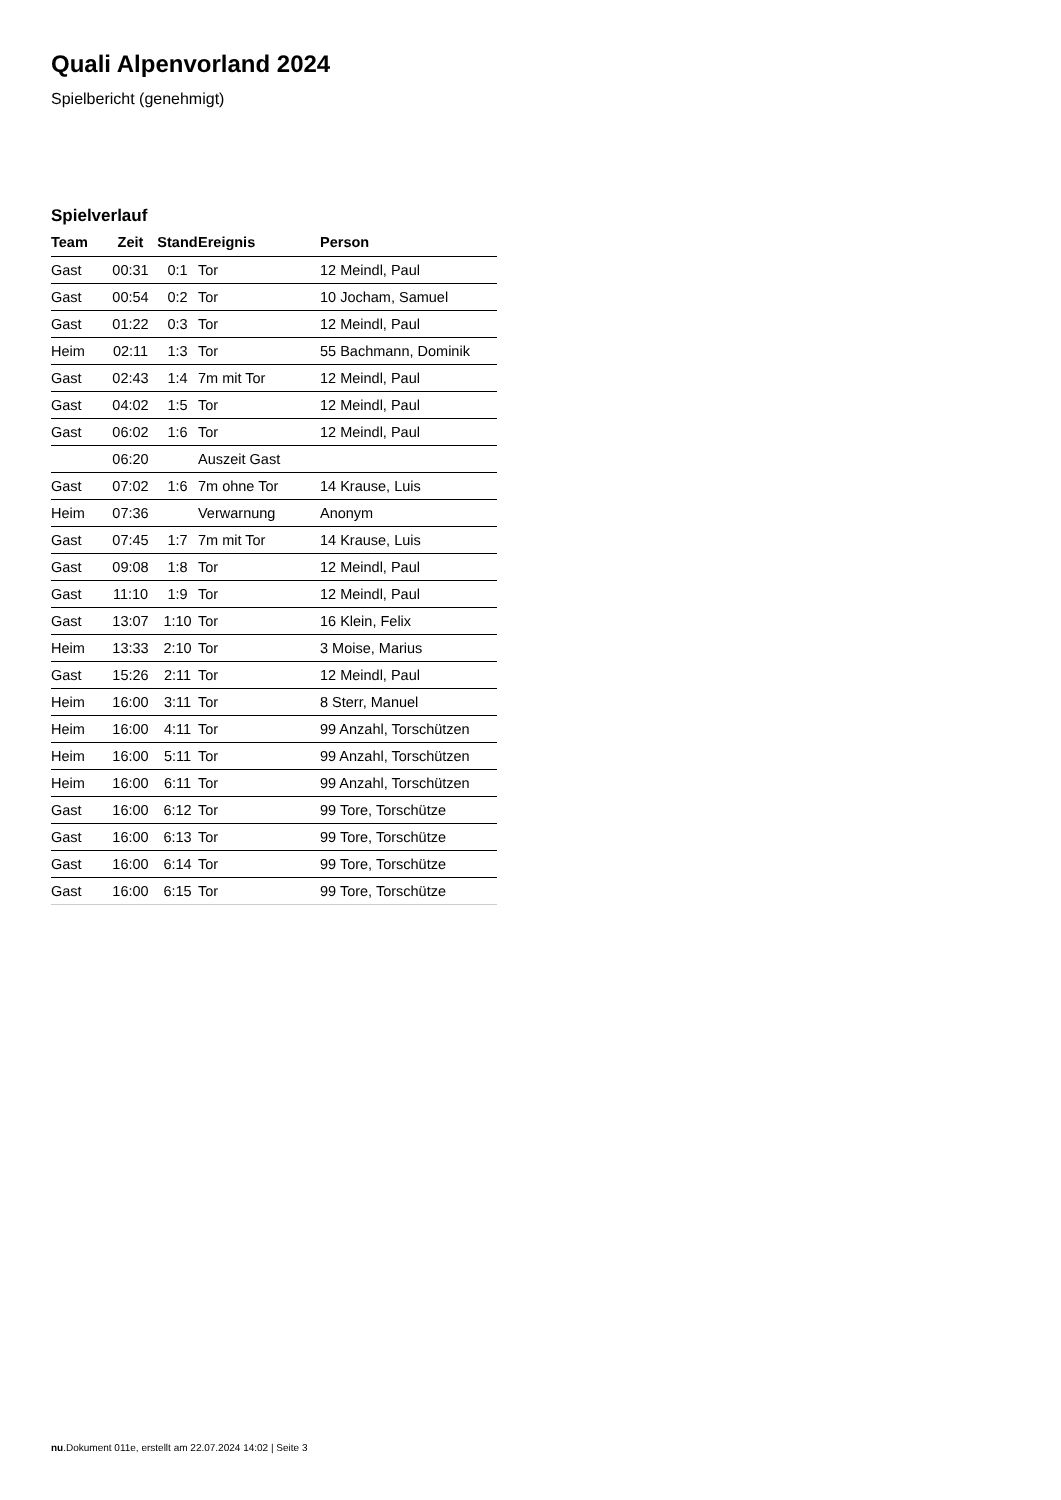Quali Alpenvorland 2024
Spielbericht (genehmigt)
Spielverlauf
| Team | Zeit | Stand | Ereignis | Person |
| --- | --- | --- | --- | --- |
| Gast | 00:31 | 0:1 | Tor | 12 Meindl, Paul |
| Gast | 00:54 | 0:2 | Tor | 10 Jocham, Samuel |
| Gast | 01:22 | 0:3 | Tor | 12 Meindl, Paul |
| Heim | 02:11 | 1:3 | Tor | 55 Bachmann, Dominik |
| Gast | 02:43 | 1:4 | 7m mit Tor | 12 Meindl, Paul |
| Gast | 04:02 | 1:5 | Tor | 12 Meindl, Paul |
| Gast | 06:02 | 1:6 | Tor | 12 Meindl, Paul |
| | 06:20 | | Auszeit Gast | |
| Gast | 07:02 | 1:6 | 7m ohne Tor | 14 Krause, Luis |
| Heim | 07:36 | | Verwarnung | Anonym |
| Gast | 07:45 | 1:7 | 7m mit Tor | 14 Krause, Luis |
| Gast | 09:08 | 1:8 | Tor | 12 Meindl, Paul |
| Gast | 11:10 | 1:9 | Tor | 12 Meindl, Paul |
| Gast | 13:07 | 1:10 | Tor | 16 Klein, Felix |
| Heim | 13:33 | 2:10 | Tor | 3 Moise, Marius |
| Gast | 15:26 | 2:11 | Tor | 12 Meindl, Paul |
| Heim | 16:00 | 3:11 | Tor | 8 Sterr, Manuel |
| Heim | 16:00 | 4:11 | Tor | 99 Anzahl, Torschützen |
| Heim | 16:00 | 5:11 | Tor | 99 Anzahl, Torschützen |
| Heim | 16:00 | 6:11 | Tor | 99 Anzahl, Torschützen |
| Gast | 16:00 | 6:12 | Tor | 99 Tore, Torschütze |
| Gast | 16:00 | 6:13 | Tor | 99 Tore, Torschütze |
| Gast | 16:00 | 6:14 | Tor | 99 Tore, Torschütze |
| Gast | 16:00 | 6:15 | Tor | 99 Tore, Torschütze |
nu.Dokument 011e, erstellt am 22.07.2024 14:02 | Seite 3